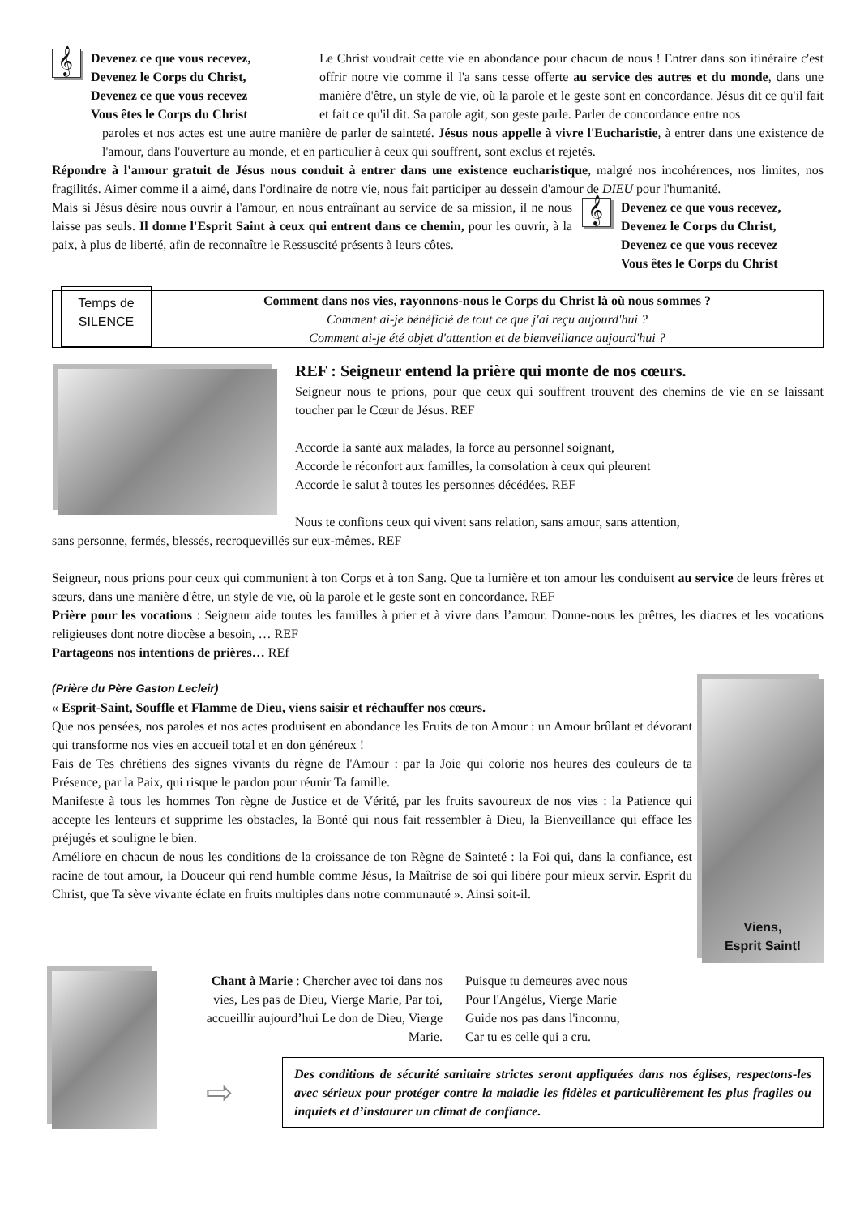𝄞
Devenez ce que vous recevez,
Devenez le Corps du Christ,
Devenez ce que vous recevez
Vous êtes le Corps du Christ
Le Christ voudrait cette vie en abondance pour chacun de nous ! Entrer dans son itinéraire c'est offrir notre vie comme il l'a sans cesse offerte au service des autres et du monde, dans une manière d'être, un style de vie, où la parole et le geste sont en concordance. Jésus dit ce qu'il fait et fait ce qu'il dit. Sa parole agit, son geste parle. Parler de concordance entre nos
paroles et nos actes est une autre manière de parler de sainteté. Jésus nous appelle à vivre l'Eucharistie, à entrer dans une existence de l'amour, dans l'ouverture au monde, et en particulier à ceux qui souffrent, sont exclus et rejetés.
Répondre à l'amour gratuit de Jésus nous conduit à entrer dans une existence eucharistique, malgré nos incohérences, nos limites, nos fragilités. Aimer comme il a aimé, dans l'ordinaire de notre vie, nous fait participer au dessein d'amour de DIEU pour l'humanité.
Mais si Jésus désire nous ouvrir à l'amour, en nous entraînant au service de sa mission, il ne nous laisse pas seuls. Il donne l'Esprit Saint à ceux qui entrent dans ce chemin, pour les ouvrir, à la paix, à plus de liberté, afin de reconnaître le Ressuscité présents à leurs côtes.
𝄞
Devenez ce que vous recevez,
Devenez le Corps du Christ,
Devenez ce que vous recevez
Vous êtes le Corps du Christ
Temps de
SILENCE
Comment dans nos vies, rayonnons-nous le Corps du Christ là où nous sommes ?
Comment ai-je bénéficié de tout ce que j'ai reçu aujourd'hui ?
Comment ai-je été objet d'attention et de bienveillance aujourd'hui ?
REF : Seigneur entend la prière qui monte de nos cœurs.
Seigneur nous te prions, pour que ceux qui souffrent trouvent des chemins de vie en se laissant toucher par le Cœur de Jésus. REF
Accorde la santé aux malades, la force au personnel soignant,
Accorde le réconfort aux familles, la consolation à ceux qui pleurent
Accorde le salut à toutes les personnes décédées. REF
Nous te confions ceux qui vivent sans relation, sans amour, sans attention,
sans personne, fermés, blessés, recroquevillés sur eux-mêmes. REF
Seigneur, nous prions pour ceux qui communient à ton Corps et à ton Sang. Que ta lumière et ton amour les conduisent au service de leurs frères et sœurs, dans une manière d'être, un style de vie, où la parole et le geste sont en concordance. REF
Prière pour les vocations : Seigneur aide toutes les familles à prier et à vivre dans l’amour. Donne-nous les prêtres, les diacres et les vocations religieuses dont notre diocèse a besoin, … REF
Partageons nos intentions de prières… REf
(Prière du Père Gaston Lecleir)
« Esprit-Saint, Souffle et Flamme de Dieu, viens saisir et réchauffer nos cœurs.
Que nos pensées, nos paroles et nos actes produisent en abondance les Fruits de ton Amour : un Amour brûlant et dévorant qui transforme nos vies en accueil total et en don généreux !
Fais de Tes chrétiens des signes vivants du règne de l'Amour : par la Joie qui colorie nos heures des couleurs de ta Présence, par la Paix, qui risque le pardon pour réunir Ta famille.
Manifeste à tous les hommes Ton règne de Justice et de Vérité, par les fruits savoureux de nos vies : la Patience qui accepte les lenteurs et supprime les obstacles, la Bonté qui nous fait ressembler à Dieu, la Bienveillance qui efface les préjugés et souligne le bien.
Améliore en chacun de nous les conditions de la croissance de ton Règne de Sainteté : la Foi qui, dans la confiance, est racine de tout amour, la Douceur qui rend humble comme Jésus, la Maîtrise de soi qui libère pour mieux servir. Esprit du Christ, que Ta sève vivante éclate en fruits multiples dans notre communauté ». Ainsi soit-il.
Viens,
Esprit Saint!
Chant à Marie : Chercher avec toi dans nos vies, Les pas de Dieu, Vierge Marie, Par toi, accueillir aujourd’hui Le don de Dieu, Vierge Marie.
Puisque tu demeures avec nous
Pour l'Angélus, Vierge Marie
Guide nos pas dans l'inconnu,
Car tu es celle qui a cru.
⇨
Des conditions de sécurité sanitaire strictes seront appliquées dans nos églises, respectons-les avec sérieux pour protéger contre la maladie les fidèles et particulièrement les plus fragiles ou inquiets et d’instaurer un climat de confiance.